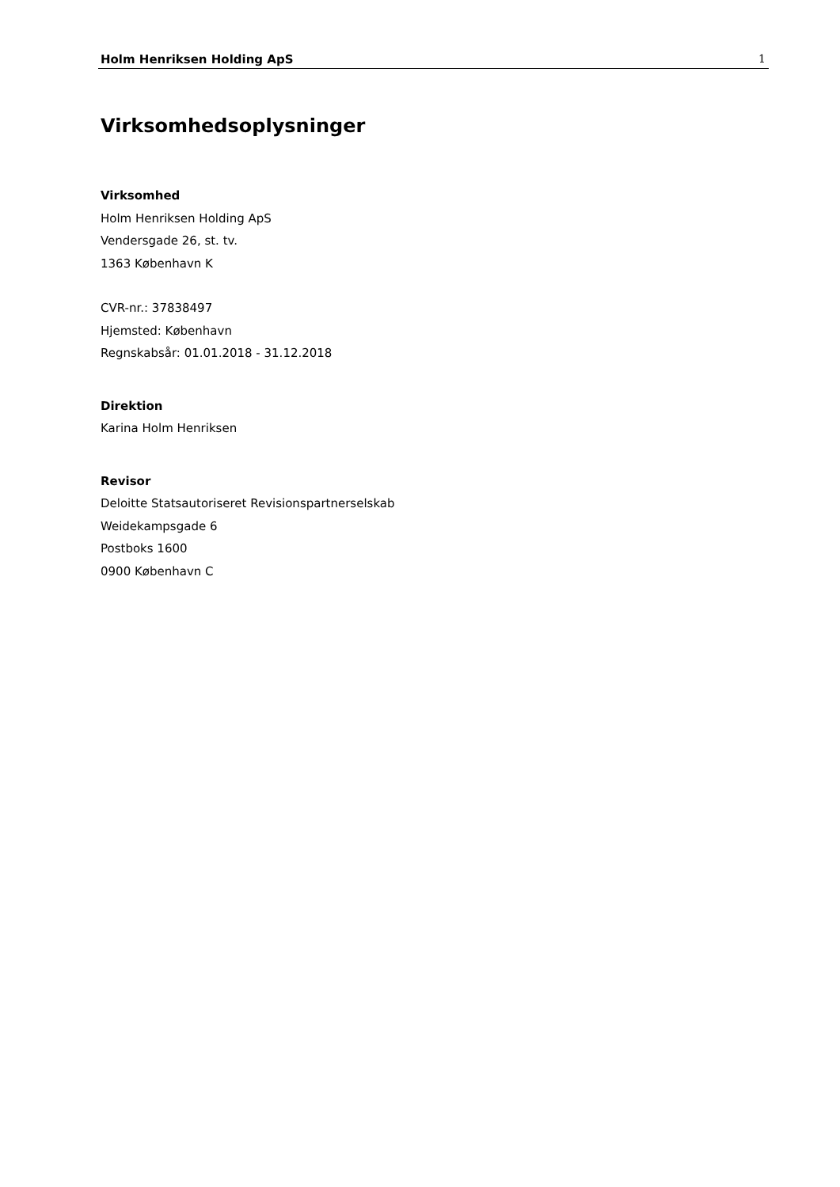Holm Henriksen Holding ApS 1
Virksomhedsoplysninger
Virksomhed
Holm Henriksen Holding ApS
Vendersgade 26, st. tv.
1363 København K
CVR-nr.: 37838497
Hjemsted: København
Regnskabsår: 01.01.2018 - 31.12.2018
Direktion
Karina Holm Henriksen
Revisor
Deloitte Statsautoriseret Revisionspartnerselskab
Weidekampsgade 6
Postboks 1600
0900 København C